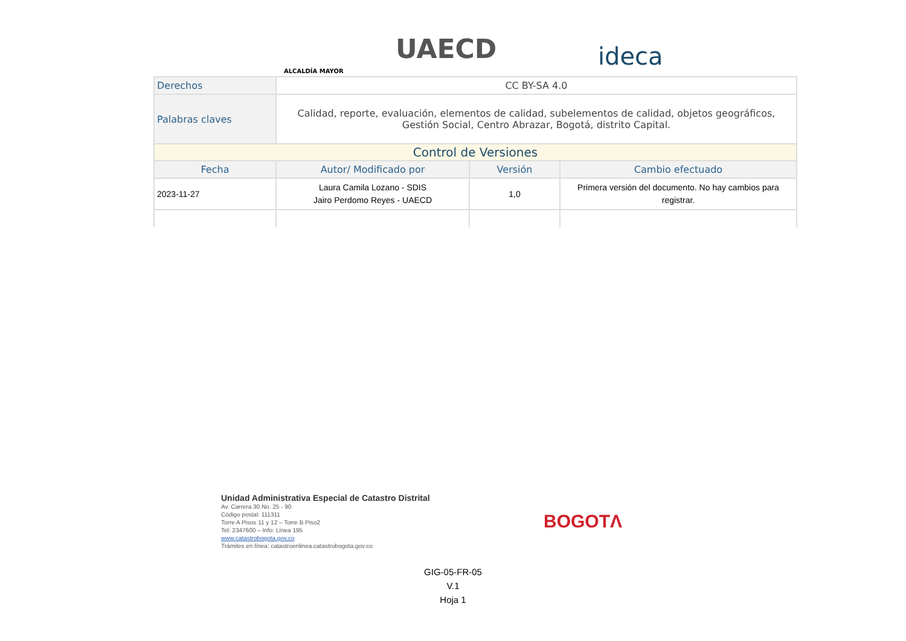ALCALDÍA MAYOR
UAECD ideca
| Derechos | CC BY-SA 4.0 | | |
| Palabras claves | Calidad, reporte, evaluación, elementos de calidad, subelementos de calidad, objetos geográficos, Gestión Social, Centro Abrazar, Bogotá, distrito Capital. | | |
| Control de Versiones | | | |
| Fecha | Autor/ Modificado por | Versión | Cambio efectuado |
| 2023-11-27 | Laura Camila Lozano - SDIS Jairo Perdomo Reyes - UAECD | 1,0 | Primera versión del documento. No hay cambios para registrar. |
Unidad Administrativa Especial de Catastro Distrital
Av. Carrera 30 No. 25 - 90
Código postal: 111311
Torre A Pisos 11 y 12 – Torre B Piso2
Tel: 2347600 – Info: Línea 195
www.catastrobogota.gov.co
Trámites en línea: catastroenlinea.catastrobogota.gov.co
BOGOTΛ
GIG-05-FR-05
V.1
Hoja 1